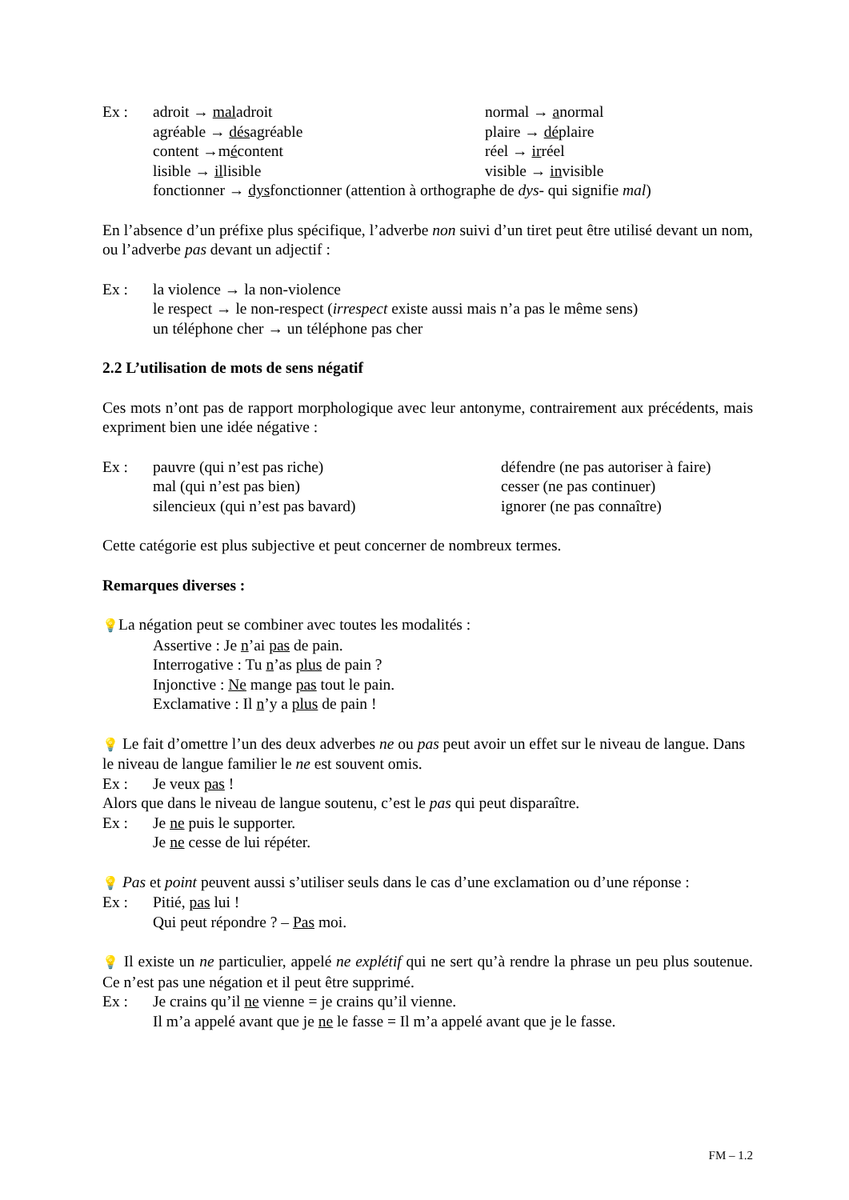Ex : adroit → maladroit normal → anormal
agréable → désagréable plaire → déplaire
content →mécontent réel → irréel
lisible → illisible visible → invisible
fonctionner → dysfonctionner (attention à orthographe de dys- qui signifie mal)
En l’absence d’un préfixe plus spécifique, l’adverbe non suivi d’un tiret peut être utilisé devant un nom, ou l’adverbe pas devant un adjectif :
Ex : la violence → la non-violence
le respect → le non-respect (irrespect existe aussi mais n’a pas le même sens)
un téléphone cher → un téléphone pas cher
2.2 L’utilisation de mots de sens négatif
Ces mots n’ont pas de rapport morphologique avec leur antonyme, contrairement aux précédents, mais expriment bien une idée négative :
Ex : pauvre (qui n’est pas riche) défendre (ne pas autoriser à faire)
mal (qui n’est pas bien) cesser (ne pas continuer)
silencieux (qui n’est pas bavard) ignorer (ne pas connaître)
Cette catégorie est plus subjective et peut concerner de nombreux termes.
Remarques diverses :
💡La négation peut se combiner avec toutes les modalités :
Assertive : Je n’ai pas de pain.
Interrogative : Tu n’as plus de pain ?
Injonctive : Ne mange pas tout le pain.
Exclamative : Il n’y a plus de pain !
💡 Le fait d’omettre l’un des deux adverbes ne ou pas peut avoir un effet sur le niveau de langue. Dans le niveau de langue familier le ne est souvent omis.
Ex : Je veux pas !
Alors que dans le niveau de langue soutenu, c’est le pas qui peut disparaître.
Ex : Je ne puis le supporter.
Je ne cesse de lui répéter.
💡 Pas et point peuvent aussi s’utiliser seuls dans le cas d’une exclamation ou d’une réponse :
Ex : Pitié, pas lui !
Qui peut répondre ? – Pas moi.
💡 Il existe un ne particulier, appelé ne explétif qui ne sert qu’à rendre la phrase un peu plus soutenue. Ce n’est pas une négation et il peut être supprimé.
Ex : Je crains qu’il ne vienne = je crains qu’il vienne.
Il m’a appelé avant que je ne le fasse = Il m’a appelé avant que je le fasse.
FM – 1.2